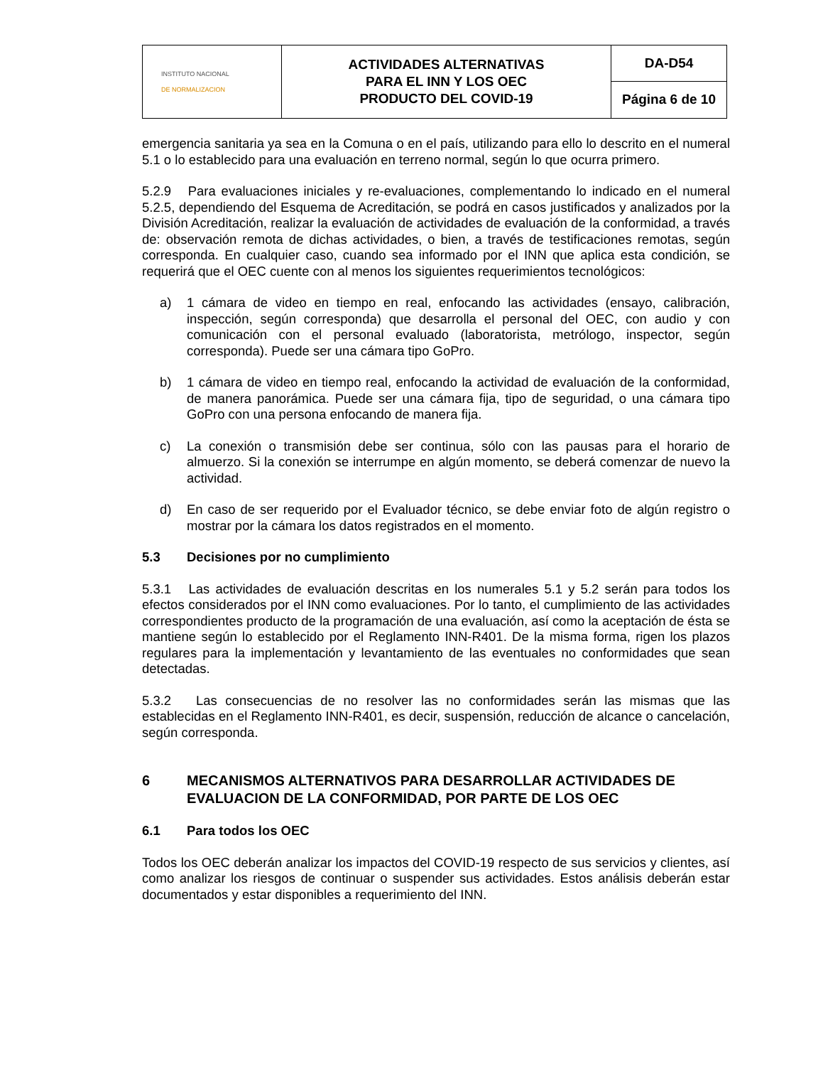| INSTITUTO NACIONAL DE NORMALIZACION | ACTIVIDADES ALTERNATIVAS PARA EL INN Y LOS OEC PRODUCTO DEL COVID-19 | DA-D54 |
| | | Página 6 de 10 |
emergencia sanitaria ya sea en la Comuna o en el país, utilizando para ello lo descrito en el numeral 5.1 o lo establecido para una evaluación en terreno normal, según lo que ocurra primero.
5.2.9 Para evaluaciones iniciales y re-evaluaciones, complementando lo indicado en el numeral 5.2.5, dependiendo del Esquema de Acreditación, se podrá en casos justificados y analizados por la División Acreditación, realizar la evaluación de actividades de evaluación de la conformidad, a través de: observación remota de dichas actividades, o bien, a través de testificaciones remotas, según corresponda. En cualquier caso, cuando sea informado por el INN que aplica esta condición, se requerirá que el OEC cuente con al menos los siguientes requerimientos tecnológicos:
a) 1 cámara de video en tiempo en real, enfocando las actividades (ensayo, calibración, inspección, según corresponda) que desarrolla el personal del OEC, con audio y con comunicación con el personal evaluado (laboratorista, metrólogo, inspector, según corresponda). Puede ser una cámara tipo GoPro.
b) 1 cámara de video en tiempo real, enfocando la actividad de evaluación de la conformidad, de manera panorámica. Puede ser una cámara fija, tipo de seguridad, o una cámara tipo GoPro con una persona enfocando de manera fija.
c) La conexión o transmisión debe ser continua, sólo con las pausas para el horario de almuerzo. Si la conexión se interrumpe en algún momento, se deberá comenzar de nuevo la actividad.
d) En caso de ser requerido por el Evaluador técnico, se debe enviar foto de algún registro o mostrar por la cámara los datos registrados en el momento.
5.3 Decisiones por no cumplimiento
5.3.1 Las actividades de evaluación descritas en los numerales 5.1 y 5.2 serán para todos los efectos considerados por el INN como evaluaciones. Por lo tanto, el cumplimiento de las actividades correspondientes producto de la programación de una evaluación, así como la aceptación de ésta se mantiene según lo establecido por el Reglamento INN-R401. De la misma forma, rigen los plazos regulares para la implementación y levantamiento de las eventuales no conformidades que sean detectadas.
5.3.2 Las consecuencias de no resolver las no conformidades serán las mismas que las establecidas en el Reglamento INN-R401, es decir, suspensión, reducción de alcance o cancelación, según corresponda.
6 MECANISMOS ALTERNATIVOS PARA DESARROLLAR ACTIVIDADES DE EVALUACION DE LA CONFORMIDAD, POR PARTE DE LOS OEC
6.1 Para todos los OEC
Todos los OEC deberán analizar los impactos del COVID-19 respecto de sus servicios y clientes, así como analizar los riesgos de continuar o suspender sus actividades. Estos análisis deberán estar documentados y estar disponibles a requerimiento del INN.